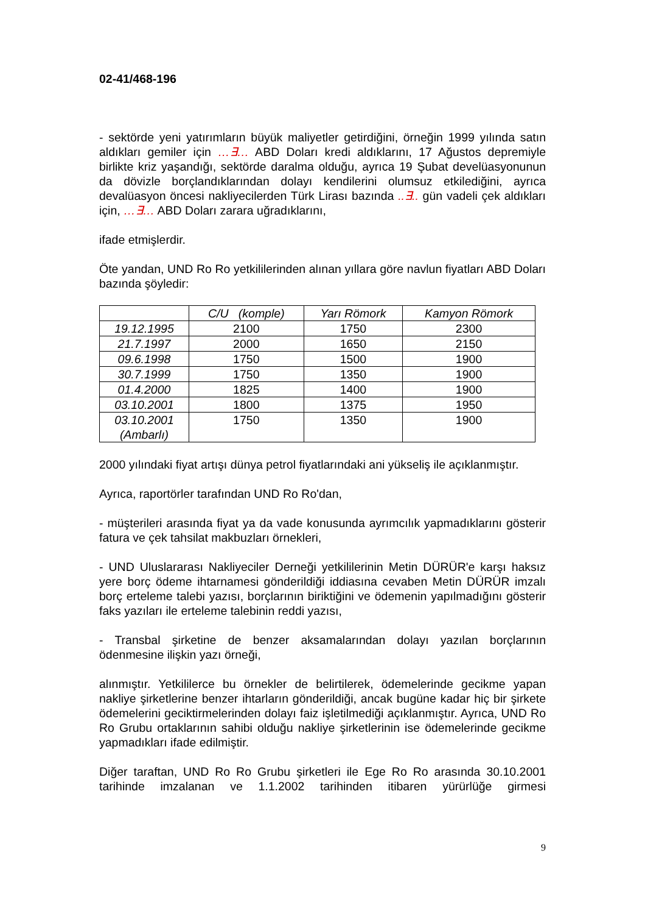02-41/468-196
- sektörde yeni yatırımların büyük maliyetler getirdiğini, örneğin 1999 yılında satın aldıkları gemiler için …∃… ABD Doları kredi aldıklarını, 17 Ağustos depremiyle birlikte kriz yaşandığı, sektörde daralma olduğu, ayrıca 19 Şubat develüasyonunun da dövizle borçlandıklarından dolayı kendilerini olumsuz etkilediğini, ayrıca devalüasyon öncesi nakliyecilerden Türk Lirası bazında ..∃.. gün vadeli çek aldıkları için, …∃… ABD Doları zarara uğradıklarını,
ifade etmişlerdir.
Öte yandan, UND Ro Ro yetkililerinden alınan yıllara göre navlun fiyatları ABD Doları bazında şöyledir:
| | C/U (komple) | Yarı Römork | Kamyon Römork |
| --- | --- | --- | --- |
| 19.12.1995 | 2100 | 1750 | 2300 |
| 21.7.1997 | 2000 | 1650 | 2150 |
| 09.6.1998 | 1750 | 1500 | 1900 |
| 30.7.1999 | 1750 | 1350 | 1900 |
| 01.4.2000 | 1825 | 1400 | 1900 |
| 03.10.2001 | 1800 | 1375 | 1950 |
| 03.10.2001 (Ambarlı) | 1750 | 1350 | 1900 |
2000 yılındaki fiyat artışı dünya petrol fiyatlarındaki ani yükseliş ile açıklanmıştır.
Ayrıca, raportörler tarafından UND Ro Ro'dan,
- müşterileri arasında fiyat ya da vade konusunda ayrımcılık yapmadıklarını gösterir fatura ve çek tahsilat makbuzları örnekleri,
- UND Uluslararası Nakliyeciler Derneği yetkililerinin Metin DÜRÜR'e karşı haksız yere borç ödeme ihtarnamesi gönderildiği iddiasına cevaben Metin DÜRÜR imzalı borç erteleme talebi yazısı, borçlarının biriktiğini ve ödemenin yapılmadığını gösterir faks yazıları ile erteleme talebinin reddi yazısı,
- Transbal şirketine de benzer aksamalarından dolayı yazılan borçlarının ödenmesine ilişkin yazı örneği,
alınmıştır. Yetkililerce bu örnekler de belirtilerek, ödemelerinde gecikme yapan nakliye şirketlerine benzer ihtarların gönderildiği, ancak bugüne kadar hiç bir şirkete ödemelerini geciktirmelerinden dolayı faiz işletilmediği açıklanmıştır. Ayrıca, UND Ro Ro Grubu ortaklarının sahibi olduğu nakliye şirketlerinin ise ödemelerinde gecikme yapmadıkları ifade edilmiştir.
Diğer taraftan, UND Ro Ro Grubu şirketleri ile Ege Ro Ro arasında 30.10.2001 tarihinde imzalanan ve 1.1.2002 tarihinden itibaren yürürlüğe girmesi
9